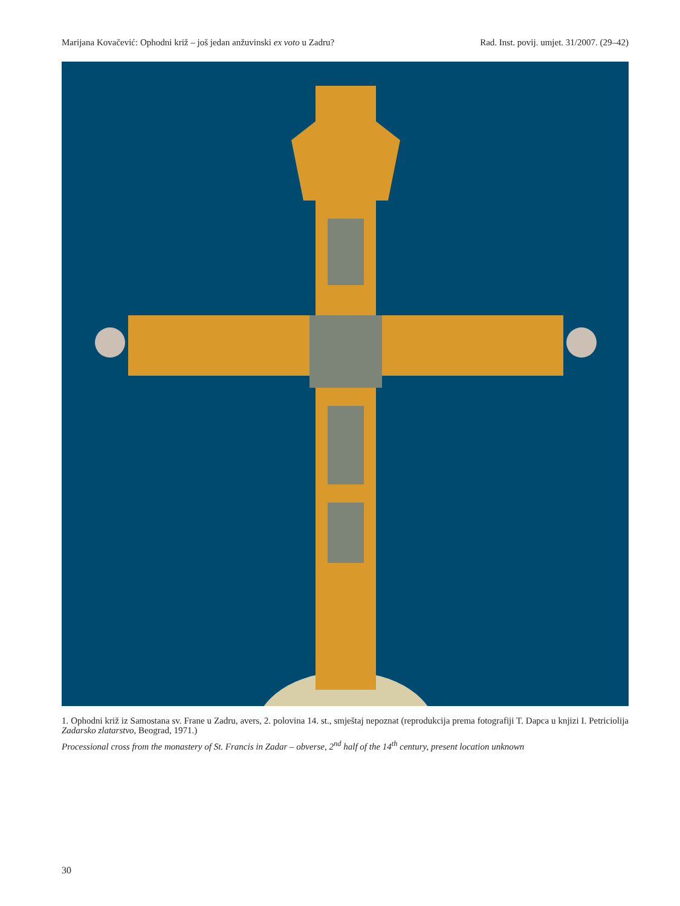Marijana Kovačević: Ophodni križ – još jedan anžuvinski ex voto u Zadru? Rad. Inst. povij. umjet. 31/2007. (29–42)
1. Ophodni križ iz Samostana sv. Frane u Zadru, avers, 2. polovina 14. st., smještaj nepoznat (reprodukcija prema fotografiji T. Dapca u knjizi I. Petriciolija Zadarsko zlatarstvo, Beograd, 1971.)
Processional cross from the monastery of St. Francis in Zadar – obverse, 2<sup>nd</sup> half of the 14<sup>th</sup> century, present location unknown
30